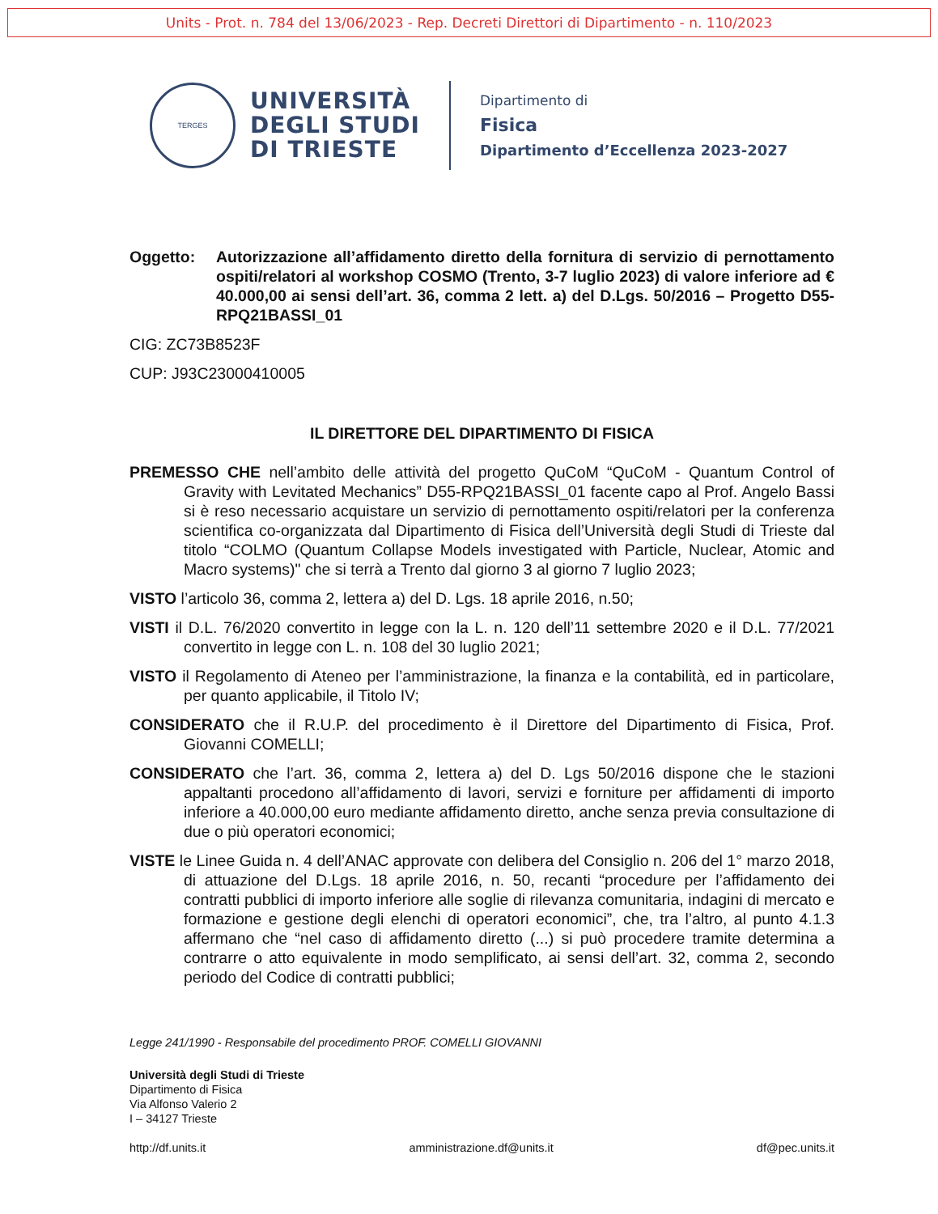Units - Prot. n. 784 del 13/06/2023 - Rep. Decreti Direttori di Dipartimento - n. 110/2023
TERGES
UNIVERSITÀ
DEGLI STUDI
DI TRIESTE
Dipartimento di
Fisica
Dipartimento d’Eccellenza 2023-2027
Oggetto: Autorizzazione all’affidamento diretto della fornitura di servizio di pernottamento ospiti/relatori al workshop COSMO (Trento, 3-7 luglio 2023) di valore inferiore ad € 40.000,00 ai sensi dell’art. 36, comma 2 lett. a) del D.Lgs. 50/2016 – Progetto D55-RPQ21BASSI_01
CIG: ZC73B8523F
CUP: J93C23000410005
IL DIRETTORE DEL DIPARTIMENTO DI FISICA
PREMESSO CHE nell’ambito delle attività del progetto QuCoM “QuCoM - Quantum Control of Gravity with Levitated Mechanics” D55-RPQ21BASSI_01 facente capo al Prof. Angelo Bassi si è reso necessario acquistare un servizio di pernottamento ospiti/relatori per la conferenza scientifica co-organizzata dal Dipartimento di Fisica dell’Università degli Studi di Trieste dal titolo “COLMO (Quantum Collapse Models investigated with Particle, Nuclear, Atomic and Macro systems)" che si terrà a Trento dal giorno 3 al giorno 7 luglio 2023;
VISTO l’articolo 36, comma 2, lettera a) del D. Lgs. 18 aprile 2016, n.50;
VISTI il D.L. 76/2020 convertito in legge con la L. n. 120 dell’11 settembre 2020 e il D.L. 77/2021 convertito in legge con L. n. 108 del 30 luglio 2021;
VISTO il Regolamento di Ateneo per l’amministrazione, la finanza e la contabilità, ed in particolare, per quanto applicabile, il Titolo IV;
CONSIDERATO che il R.U.P. del procedimento è il Direttore del Dipartimento di Fisica, Prof. Giovanni COMELLI;
CONSIDERATO che l’art. 36, comma 2, lettera a) del D. Lgs 50/2016 dispone che le stazioni appaltanti procedono all’affidamento di lavori, servizi e forniture per affidamenti di importo inferiore a 40.000,00 euro mediante affidamento diretto, anche senza previa consultazione di due o più operatori economici;
VISTE le Linee Guida n. 4 dell’ANAC approvate con delibera del Consiglio n. 206 del 1° marzo 2018, di attuazione del D.Lgs. 18 aprile 2016, n. 50, recanti “procedure per l’affidamento dei contratti pubblici di importo inferiore alle soglie di rilevanza comunitaria, indagini di mercato e formazione e gestione degli elenchi di operatori economici”, che, tra l’altro, al punto 4.1.3 affermano che “nel caso di affidamento diretto (...) si può procedere tramite determina a contrarre o atto equivalente in modo semplificato, ai sensi dell’art. 32, comma 2, secondo periodo del Codice di contratti pubblici;
Legge 241/1990 - Responsabile del procedimento PROF. COMELLI GIOVANNI
Università degli Studi di Trieste
Dipartimento di Fisica
Via Alfonso Valerio 2
I – 34127 Trieste
http://df.units.it amministrazione.df@units.it df@pec.units.it